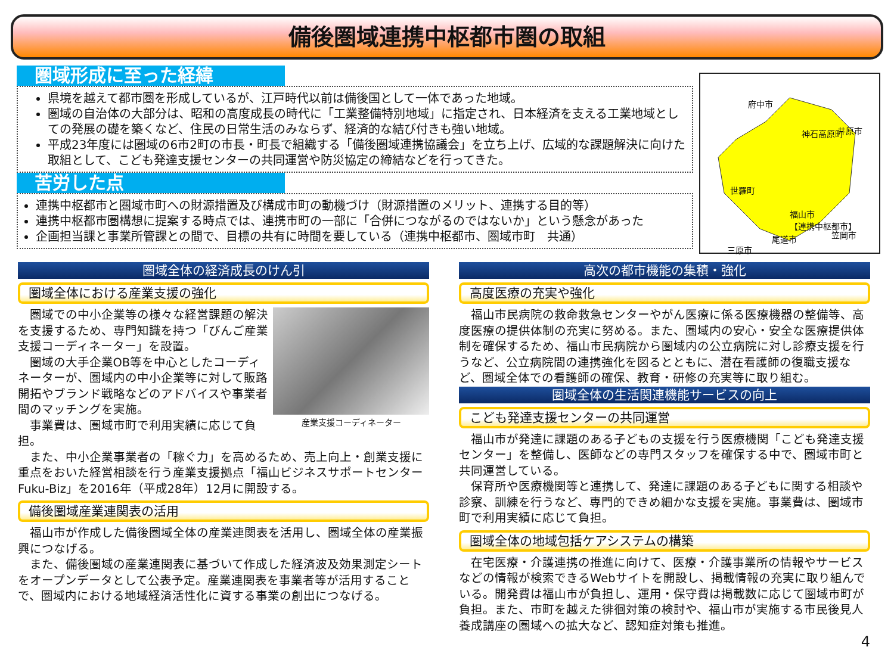備後圏域連携中枢都市圏の取組
圏域形成に至った経緯
県境を越えて都市圏を形成しているが、江戸時代以前は備後国として一体であった地域。
圏域の自治体の大部分は、昭和の高度成長の時代に「工業整備特別地域」に指定され、日本経済を支える工業地域としての発展の礎を築くなど、住民の日常生活のみならず、経済的な結び付きも強い地域。
平成23年度には圏域の6市2町の市長・町長で組織する「備後圏域連携協議会」を立ち上げ、広域的な課題解決に向けた取組として、こども発達支援センターの共同運営や防災協定の締結などを行ってきた。
苦労した点
連携中枢都市と圏域市町への財源措置及び構成市町の動機づけ（財源措置のメリット、連携する目的等）
連携中枢都市圏構想に提案する時点では、連携市町の一部に「合併につながるのではないか」という懸念があった
企画担当課と事業所管課との間で、目標の共有に時間を要している（連携中枢都市、圏域市町　共通）
府中市
神石高原町 井原市
世羅町
福山市
【連携中枢都市】
三原市
尾道市 笠岡市
圏域全体の経済成長のけん引
圏域全体における産業支援の強化
産業支援コーディネーター
圏域での中小企業等の様々な経営課題の解決を支援するため、専門知識を持つ「びんご産業支援コーディネーター」を設置。
圏域の大手企業OB等を中心としたコーディネーターが、圏域内の中小企業等に対して販路開拓やブランド戦略などのアドバイスや事業者間のマッチングを実施。
事業費は、圏域市町で利用実績に応じて負担。
また、中小企業事業者の「稼ぐ力」を高めるため、売上向上・創業支援に重点をおいた経営相談を行う産業支援拠点「福山ビジネスサポートセンターFuku-Biz」を2016年（平成28年）12月に開設する。
備後圏域産業連関表の活用
福山市が作成した備後圏域全体の産業連関表を活用し、圏域全体の産業振興につなげる。
また、備後圏域の産業連関表に基づいて作成した経済波及効果測定シートをオープンデータとして公表予定。産業連関表を事業者等が活用することで、圏域内における地域経済活性化に資する事業の創出につなげる。
高次の都市機能の集積・強化
高度医療の充実や強化
福山市民病院の救命救急センターやがん医療に係る医療機器の整備等、高度医療の提供体制の充実に努める。また、圏域内の安心・安全な医療提供体制を確保するため、福山市民病院から圏域内の公立病院に対し診療支援を行うなど、公立病院間の連携強化を図るとともに、潜在看護師の復職支援など、圏域全体での看護師の確保、教育・研修の充実等に取り組む。
圏域全体の生活関連機能サービスの向上
こども発達支援センターの共同運営
福山市が発達に課題のある子どもの支援を行う医療機関「こども発達支援センター」を整備し、医師などの専門スタッフを確保する中で、圏域市町と共同運営している。
保育所や医療機関等と連携して、発達に課題のある子どもに関する相談や診察、訓練を行うなど、専門的できめ細かな支援を実施。事業費は、圏域市町で利用実績に応じて負担。
圏域全体の地域包括ケアシステムの構築
在宅医療・介護連携の推進に向けて、医療・介護事業所の情報やサービスなどの情報が検索できるWebサイトを開設し、掲載情報の充実に取り組んでいる。開発費は福山市が負担し、運用・保守費は掲載数に応じて圏域市町が負担。また、市町を越えた徘徊対策の検討や、福山市が実施する市民後見人養成講座の圏域への拡大など、認知症対策も推進。
4